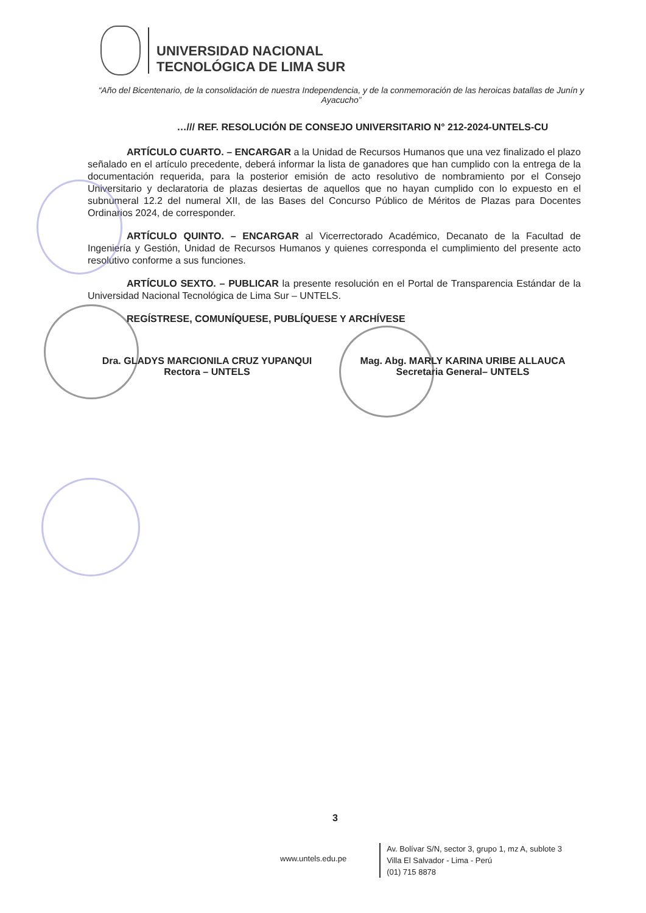UNIVERSIDAD NACIONAL
TECNOLÓGICA DE LIMA SUR
“Año del Bicentenario, de la consolidación de nuestra Independencia, y de la conmemoración de las heroicas batallas de Junín y Ayacucho”
…/// REF. RESOLUCIÓN DE CONSEJO UNIVERSITARIO N° 212-2024-UNTELS-CU
ARTÍCULO CUARTO. – ENCARGAR a la Unidad de Recursos Humanos que una vez finalizado el plazo señalado en el artículo precedente, deberá informar la lista de ganadores que han cumplido con la entrega de la documentación requerida, para la posterior emisión de acto resolutivo de nombramiento por el Consejo Universitario y declaratoria de plazas desiertas de aquellos que no hayan cumplido con lo expuesto en el subnumeral 12.2 del numeral XII, de las Bases del Concurso Público de Méritos de Plazas para Docentes Ordinarios 2024, de corresponder.
ARTÍCULO QUINTO. – ENCARGAR al Vicerrectorado Académico, Decanato de la Facultad de Ingeniería y Gestión, Unidad de Recursos Humanos y quienes corresponda el cumplimiento del presente acto resolutivo conforme a sus funciones.
ARTÍCULO SEXTO. – PUBLICAR la presente resolución en el Portal de Transparencia Estándar de la Universidad Nacional Tecnológica de Lima Sur – UNTELS.
REGÍSTRESE, COMUNÍQUESE, PUBLÍQUESE Y ARCHÍVESE
Dra. GLADYS MARCIONILA CRUZ YUPANQUI
Rectora – UNTELS
Mag. Abg. MARLY KARINA URIBE ALLAUCA
Secretaria General– UNTELS
3
www.untels.edu.pe
Av. Bolívar S/N, sector 3, grupo 1, mz A, sublote 3
Villa El Salvador - Lima - Perú
(01) 715 8878